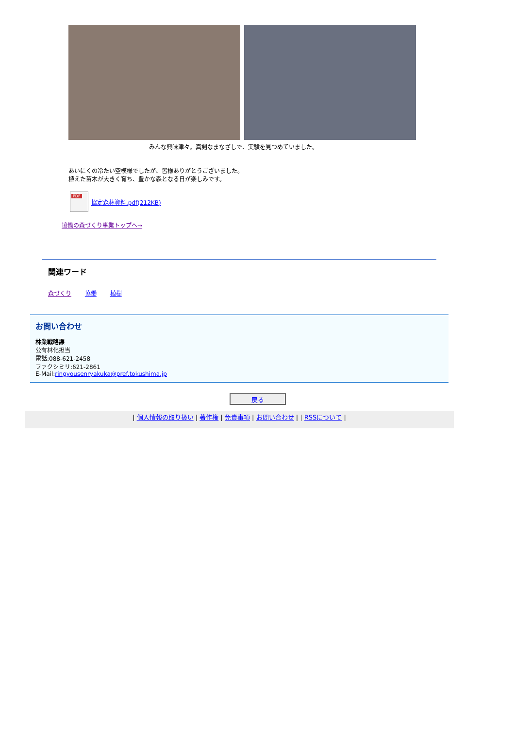みんな興味津々。真剣なまなざしで、実験を見つめていました。
あいにくの冷たい空模様でしたが、皆様ありがとうございました。
植えた苗木が大きく育ち、豊かな森となる日が楽しみです。
PDF
協定森林資料.pdf(212KB)
協働の森づくり事業トップへ→
関連ワード
森づくり 協働 植樹
お問い合わせ
林業戦略課
公有林化担当
電話:088-621-2458
ファクシミリ:621-2861
E-Mail:ringyousenryakuka@pref.tokushima.jp
戻る
| 個人情報の取り扱い | 著作権 | 免責事項 | お問い合わせ | | RSSについて |